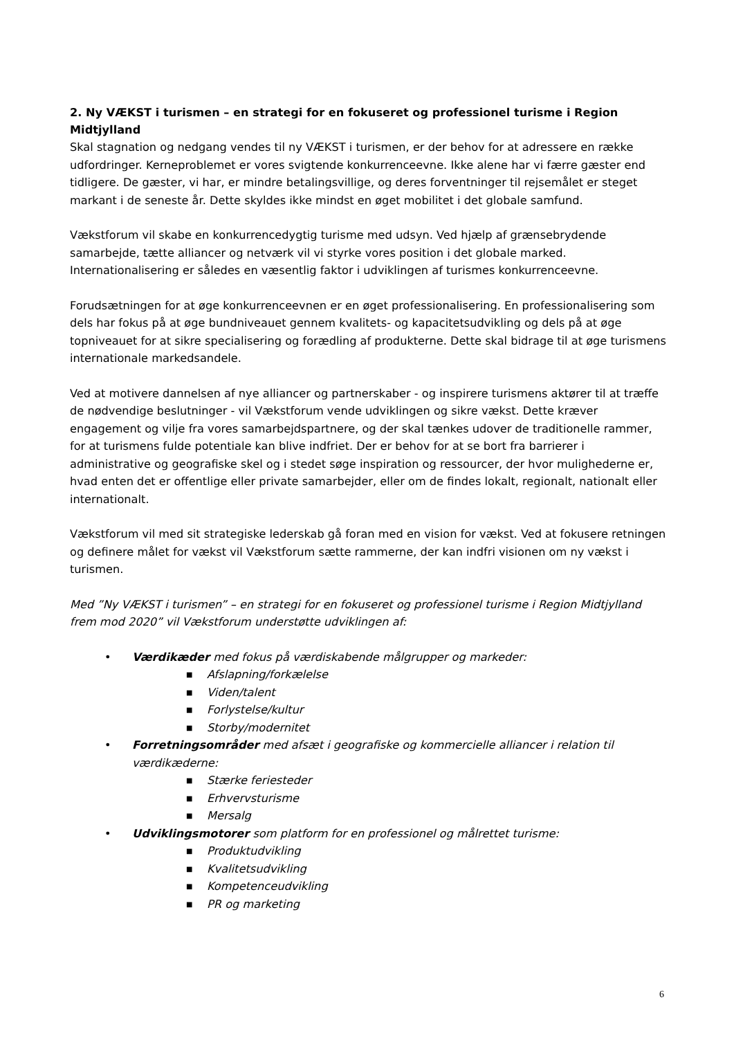2. Ny VÆKST i turismen – en strategi for en fokuseret og professionel turisme i Region Midtjylland
Skal stagnation og nedgang vendes til ny VÆKST i turismen, er der behov for at adressere en række udfordringer. Kerneproblemet er vores svigtende konkurrenceevne. Ikke alene har vi færre gæster end tidligere. De gæster, vi har, er mindre betalingsvillige, og deres forventninger til rejsemålet er steget markant i de seneste år. Dette skyldes ikke mindst en øget mobilitet i det globale samfund.
Vækstforum vil skabe en konkurrencedygtig turisme med udsyn. Ved hjælp af grænsebrydende samarbejde, tætte alliancer og netværk vil vi styrke vores position i det globale marked. Internationalisering er således en væsentlig faktor i udviklingen af turismes konkurrenceevne.
Forudsætningen for at øge konkurrenceevnen er en øget professionalisering. En professionalisering som dels har fokus på at øge bundniveauet gennem kvalitets- og kapacitetsudvikling og dels på at øge topniveauet for at sikre specialisering og forædling af produkterne. Dette skal bidrage til at øge turismens internationale markedsandele.
Ved at motivere dannelsen af nye alliancer og partnerskaber - og inspirere turismens aktører til at træffe de nødvendige beslutninger - vil Vækstforum vende udviklingen og sikre vækst. Dette kræver engagement og vilje fra vores samarbejdspartnere, og der skal tænkes udover de traditionelle rammer, for at turismens fulde potentiale kan blive indfriet. Der er behov for at se bort fra barrierer i administrative og geografiske skel og i stedet søge inspiration og ressourcer, der hvor mulighederne er, hvad enten det er offentlige eller private samarbejder, eller om de findes lokalt, regionalt, nationalt eller internationalt.
Vækstforum vil med sit strategiske lederskab gå foran med en vision for vækst. Ved at fokusere retningen og definere målet for vækst vil Vækstforum sætte rammerne, der kan indfri visionen om ny vækst i turismen.
Med ”Ny VÆKST i turismen” – en strategi for en fokuseret og professionel turisme i Region Midtjylland frem mod 2020” vil Vækstforum understøtte udviklingen af:
• Værdikæder med fokus på værdiskabende målgrupper og markeder:
■ Afslapning/forkælelse
■ Viden/talent
■ Forlystelse/kultur
■ Storby/modernitet
• Forretningsområder med afsæt i geografiske og kommercielle alliancer i relation til værdikæderne:
■ Stærke feriesteder
■ Erhvervsturisme
■ Mersalg
• Udviklingsmotorer som platform for en professionel og målrettet turisme:
■ Produktudvikling
■ Kvalitetsudvikling
■ Kompetenceudvikling
■ PR og marketing
6